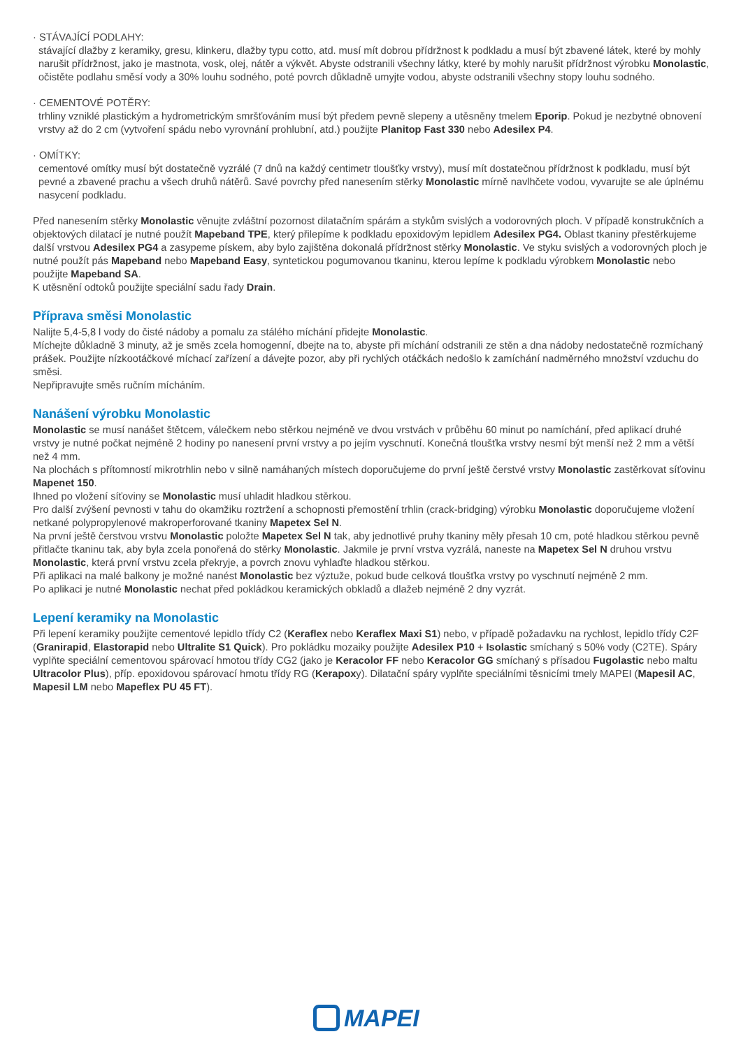· STÁVAJÍCÍ PODLAHY:
stávající dlažby z keramiky, gresu, klinkeru, dlažby typu cotto, atd. musí mít dobrou přídržnost k podkladu a musí být zbavené látek, které by mohly narušit přídržnost, jako je mastnota, vosk, olej, nátěr a výkvět. Abyste odstranili všechny látky, které by mohly narušit přídržnost výrobku Monolastic, očistěte podlahu směsí vody a 30% louhu sodného, poté povrch důkladně umyjte vodou, abyste odstranili všechny stopy louhu sodného.
· CEMENTOVÉ POTĚRY:
trhliny vzniklé plastickým a hydrometrickým smršťováním musí být předem pevně slepeny a utěsněny tmelem Eporip. Pokud je nezbytné obnovení vrstvy až do 2 cm (vytvoření spádu nebo vyrovnání prohlubní, atd.) použijte Planitop Fast 330 nebo Adesilex P4.
· OMÍTKY:
cementové omítky musí být dostatečně vyzrálé (7 dnů na každý centimetr tloušťky vrstvy), musí mít dostatečnou přídržnost k podkladu, musí být pevné a zbavené prachu a všech druhů nátěrů. Savé povrchy před nanesením stěrky Monolastic mírně navlhčete vodou, vyvarujte se ale úplnému nasycení podkladu.
Před nanesením stěrky Monolastic věnujte zvláštní pozornost dilatačním spárám a stykům svislých a vodorovných ploch. V případě konstrukčních a objektových dilatací je nutné použít Mapeband TPE, který přilepíme k podkladu epoxidovým lepidlem Adesilex PG4. Oblast tkaniny přestěrkujeme další vrstvou Adesilex PG4 a zasypeme pískem, aby bylo zajištěna dokonalá přídržnost stěrky Monolastic. Ve styku svislých a vodorovných ploch je nutné použít pás Mapeband nebo Mapeband Easy, syntetickou pogumovanou tkaninu, kterou lepíme k podkladu výrobkem Monolastic nebo použijte Mapeband SA.
K utěsnění odtoků použijte speciální sadu řady Drain.
Příprava směsi Monolastic
Nalijte 5,4-5,8 l vody do čisté nádoby a pomalu za stálého míchání přidejte Monolastic.
Míchejte důkladně 3 minuty, až je směs zcela homogenní, dbejte na to, abyste při míchání odstranili ze stěn a dna nádoby nedostatečně rozmíchaný prášek. Použijte nízkootáčkové míchací zařízení a dávejte pozor, aby při rychlých otáčkách nedošlo k zamíchání nadměrného množství vzduchu do směsi.
Nepřipravujte směs ručním mícháním.
Nanášení výrobku Monolastic
Monolastic se musí nanášet štětcem, válečkem nebo stěrkou nejméně ve dvou vrstvách v průběhu 60 minut po namíchání, před aplikací druhé vrstvy je nutné počkat nejméně 2 hodiny po nanesení první vrstvy a po jejím vyschnutí. Konečná tloušťka vrstvy nesmí být menší než 2 mm a větší než 4 mm.
Na plochách s přítomností mikrotrhlin nebo v silně namáhaných místech doporučujeme do první ještě čerstvé vrstvy Monolastic zastěrkovat síťovinu Mapenet 150.
Ihned po vložení síťoviny se Monolastic musí uhladit hladkou stěrkou.
Pro další zvýšení pevnosti v tahu do okamžiku roztržení a schopnosti přemostění trhlin (crack-bridging) výrobku Monolastic doporučujeme vložení netkané polypropylenové makroperforované tkaniny Mapetex Sel N.
Na první ještě čerstvou vrstvu Monolastic položte Mapetex Sel N tak, aby jednotlivé pruhy tkaniny měly přesah 10 cm, poté hladkou stěrkou pevně přitlačte tkaninu tak, aby byla zcela ponořená do stěrky Monolastic. Jakmile je první vrstva vyzrálá, naneste na Mapetex Sel N druhou vrstvu Monolastic, která první vrstvu zcela překryje, a povrch znovu vyhlaďte hladkou stěrkou.
Při aplikaci na malé balkony je možné nanést Monolastic bez výztuže, pokud bude celková tloušťka vrstvy po vyschnutí nejméně 2 mm.
Po aplikaci je nutné Monolastic nechat před pokládkou keramických obkladů a dlažeb nejméně 2 dny vyzrát.
Lepení keramiky na Monolastic
Při lepení keramiky použijte cementové lepidlo třídy C2 (Keraflex nebo Keraflex Maxi S1) nebo, v případě požadavku na rychlost, lepidlo třídy C2F (Granirapid, Elastorapid nebo Ultralite S1 Quick). Pro pokládku mozaiky použijte Adesilex P10 + Isolastic smíchaný s 50% vody (C2TE). Spáry vyplňte speciální cementovou spárovací hmotou třídy CG2 (jako je Keracolor FF nebo Keracolor GG smíchaný s přísadou Fugolastic nebo maltu Ultracolor Plus), příp. epoxidovou spárovací hmotu třídy RG (Kerapoxy). Dilatační spáry vyplňte speciálními těsnicími tmely MAPEI (Mapesil AC, Mapesil LM nebo Mapeflex PU 45 FT).
MAPEI